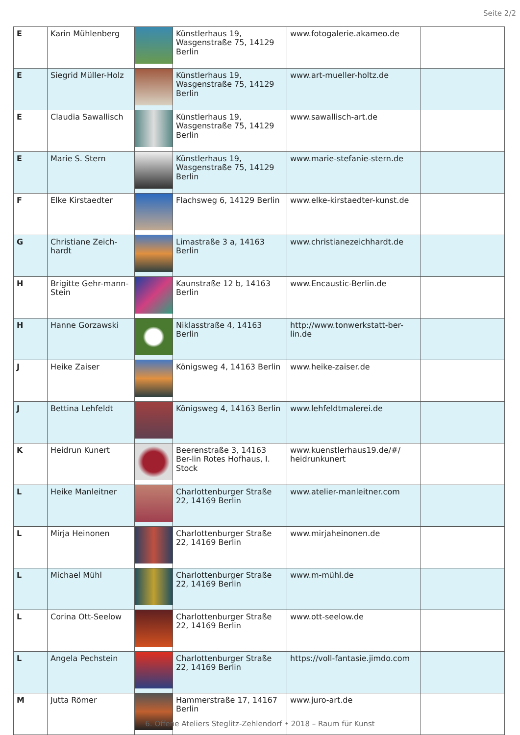Seite 2/2
| E | Karin Mühlenberg | | Künstlerhaus 19, Wasgenstraße 75, 14129 Berlin | www.fotogalerie.akameo.de | |
| E | Siegrid Müller-Holz | | Künstlerhaus 19, Wasgenstraße 75, 14129 Berlin | www.art-mueller-holtz.de | |
| E | Claudia Sawallisch | | Künstlerhaus 19, Wasgenstraße 75, 14129 Berlin | www.sawallisch-art.de | |
| E | Marie S. Stern | | Künstlerhaus 19, Wasgenstraße 75, 14129 Berlin | www.marie-stefanie-stern.de | |
| F | Elke Kirstaedter | | Flachsweg 6, 14129 Berlin | www.elke-kirstaedter-kunst.de | |
| G | Christiane Zeich-hardt | | Limastraße 3 a, 14163 Berlin | www.christianezeichhardt.de | |
| H | Brigitte Gehr-mann-Stein | | Kaunstraße 12 b, 14163 Berlin | www.Encaustic-Berlin.de | |
| H | Hanne Gorzawski | | Niklasstraße 4, 14163 Berlin | http://www.tonwerkstatt-ber-lin.de | |
| J | Heike Zaiser | | Königsweg 4, 14163 Berlin | www.heike-zaiser.de | |
| J | Bettina Lehfeldt | | Königsweg 4, 14163 Berlin | www.lehfeldtmalerei.de | |
| K | Heidrun Kunert | | Beerenstraße 3, 14163 Ber-lin Rotes Hofhaus, I. Stock | www.kuenstlerhaus19.de/#/ heidrunkunert | |
| L | Heike Manleitner | | Charlottenburger Straße 22, 14169 Berlin | www.atelier-manleitner.com | |
| L | Mirja Heinonen | | Charlottenburger Straße 22, 14169 Berlin | www.mirjaheinonen.de | |
| L | Michael Mühl | | Charlottenburger Straße 22, 14169 Berlin | www.m-mühl.de | |
| L | Corina Ott-Seelow | | Charlottenburger Straße 22, 14169 Berlin | www.ott-seelow.de | |
| L | Angela Pechstein | | Charlottenburger Straße 22, 14169 Berlin | https://voll-fantasie.jimdo.com | |
| M | Jutta Römer | | Hammerstraße 17, 14167 Berlin | www.juro-art.de | |
6. Offene Ateliers Steglitz-Zehlendorf • 2018 – Raum für Kunst